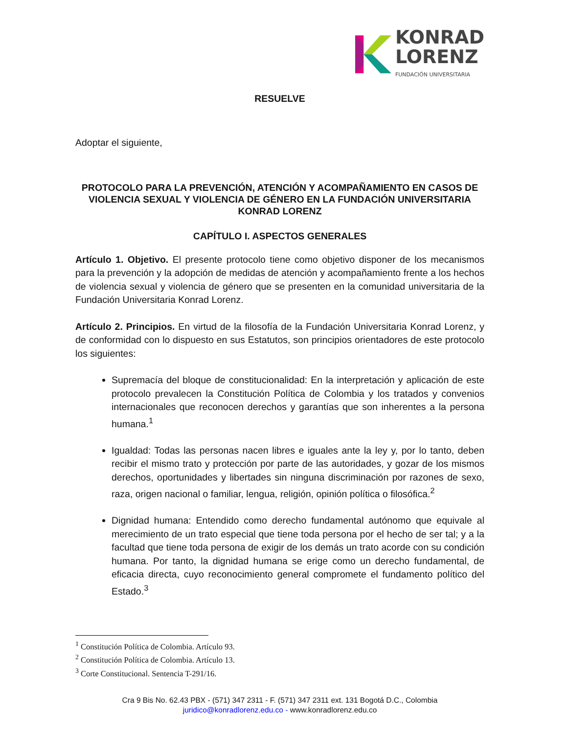KONRAD
LORENZ
FUNDACIÓN UNIVERSITARIA
RESUELVE
Adoptar el siguiente,
PROTOCOLO PARA LA PREVENCIÓN, ATENCIÓN Y ACOMPAÑAMIENTO EN CASOS DE VIOLENCIA SEXUAL Y VIOLENCIA DE GÉNERO EN LA FUNDACIÓN UNIVERSITARIA KONRAD LORENZ
CAPÍTULO I. ASPECTOS GENERALES
Artículo 1. Objetivo. El presente protocolo tiene como objetivo disponer de los mecanismos para la prevención y la adopción de medidas de atención y acompañamiento frente a los hechos de violencia sexual y violencia de género que se presenten en la comunidad universitaria de la Fundación Universitaria Konrad Lorenz.
Artículo 2. Principios. En virtud de la filosofía de la Fundación Universitaria Konrad Lorenz, y de conformidad con lo dispuesto en sus Estatutos, son principios orientadores de este protocolo los siguientes:
Supremacía del bloque de constitucionalidad: En la interpretación y aplicación de este protocolo prevalecen la Constitución Política de Colombia y los tratados y convenios internacionales que reconocen derechos y garantías que son inherentes a la persona humana.<sup>1</sup>
Igualdad: Todas las personas nacen libres e iguales ante la ley y, por lo tanto, deben recibir el mismo trato y protección por parte de las autoridades, y gozar de los mismos derechos, oportunidades y libertades sin ninguna discriminación por razones de sexo, raza, origen nacional o familiar, lengua, religión, opinión política o filosófica.<sup>2</sup>
Dignidad humana: Entendido como derecho fundamental autónomo que equivale al merecimiento de un trato especial que tiene toda persona por el hecho de ser tal; y a la facultad que tiene toda persona de exigir de los demás un trato acorde con su condición humana. Por tanto, la dignidad humana se erige como un derecho fundamental, de eficacia directa, cuyo reconocimiento general compromete el fundamento político del Estado.<sup>3</sup>
<sup>1</sup> Constitución Política de Colombia. Artículo 93.
<sup>2</sup> Constitución Política de Colombia. Artículo 13.
<sup>3</sup> Corte Constitucional. Sentencia T-291/16.
Cra 9 Bis No. 62.43 PBX - (571) 347 2311 - F. (571) 347 2311 ext. 131 Bogotá D.C., Colombia
juridico@konradlorenz.edu.co - www.konradlorenz.edu.co